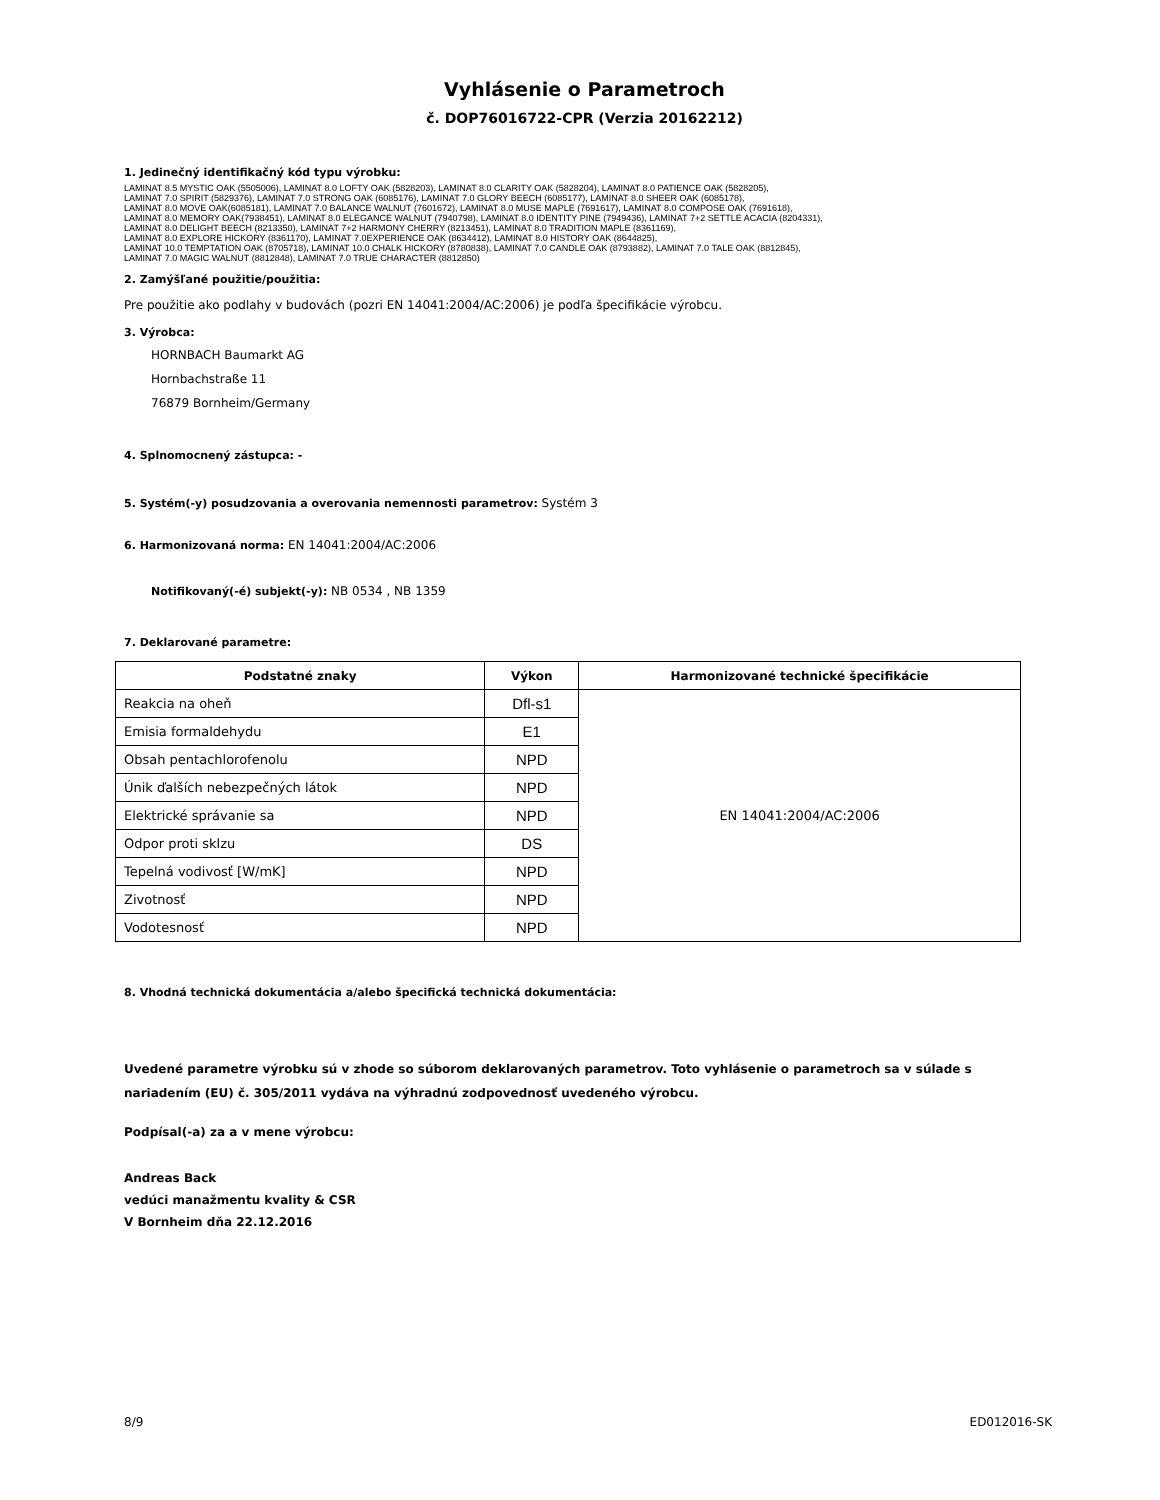Vyhlásenie o Parametroch
č. DOP76016722-CPR (Verzia 20162212)
1. Jedinečný identifikačný kód typu výrobku:
LAMINAT 8.5 MYSTIC OAK (5505006), LAMINAT 8.0 LOFTY OAK (5828203), LAMINAT 8.0 CLARITY OAK (5828204), LAMINAT 8.0 PATIENCE OAK (5828205),
LAMINAT 7.0 SPIRIT (5829376), LAMINAT 7.0 STRONG OAK (6085176), LAMINAT 7.0 GLORY BEECH (6085177), LAMINAT 8.0 SHEER OAK (6085178),
LAMINAT 8.0 MOVE OAK(6085181), LAMINAT 7.0 BALANCE WALNUT (7601672), LAMINAT 8.0 MUSE MAPLE (7691617), LAMINAT 8.0 COMPOSE OAK (7691618),
LAMINAT 8.0 MEMORY OAK(7938451), LAMINAT 8.0 ELEGANCE WALNUT (7940798), LAMINAT 8.0 IDENTITY PINE (7949436), LAMINAT 7+2 SETTLE ACACIA (8204331),
LAMINAT 8.0 DELIGHT BEECH (8213350), LAMINAT 7+2 HARMONY CHERRY (8213451), LAMINAT 8.0 TRADITION MAPLE (8361169),
LAMINAT 8.0 EXPLORE HICKORY (8361170), LAMINAT 7.0EXPERIENCE OAK (8634412), LAMINAT 8.0 HISTORY OAK (8644825),
LAMINAT 10.0 TEMPTATION OAK (8705718), LAMINAT 10.0 CHALK HICKORY (8780838), LAMINAT 7.0 CANDLE OAK (8793882), LAMINAT 7.0 TALE OAK (8812845),
LAMINAT 7.0 MAGIC WALNUT (8812848), LAMINAT 7.0 TRUE CHARACTER (8812850)
2. Zamýšľané použitie/použitia:
Pre použitie ako podlahy v budovách (pozri EN 14041:2004/AC:2006) je podľa špecifikácie výrobcu.
3. Výrobca:
HORNBACH Baumarkt AG
Hornbachstraße 11
76879 Bornheim/Germany
4. Splnomocnený zástupca: -
5. Systém(-y) posudzovania a overovania nemennosti parametrov: Systém 3
6. Harmonizovaná norma: EN 14041:2004/AC:2006
Notifikovaný(-é) subjekt(-y): NB 0534 , NB 1359
7. Deklarované parametre:
| Podstatné znaky | Výkon | Harmonizované technické špecifikácie |
| --- | --- | --- |
| Reakcia na oheň | Dfl-s1 | EN 14041:2004/AC:2006 |
| Emisia formaldehydu | E1 | |
| Obsah pentachlorofenolu | NPD | |
| Únik ďalších nebezpečných látok | NPD | |
| Elektrické správanie sa | NPD | |
| Odpor proti sklzu | DS | |
| Tepelná vodivosť [W/mK] | NPD | |
| Zivotnosť | NPD | |
| Vodotesnosť | NPD | |
8. Vhodná technická dokumentácia a/alebo špecifická technická dokumentácia:
Uvedené parametre výrobku sú v zhode so súborom deklarovaných parametrov. Toto vyhlásenie o parametroch sa v súlade s nariadením (EU) č. 305/2011 vydáva na výhradnú zodpovednosť uvedeného výrobcu.
Podpísal(-a) za a v mene výrobcu:
Andreas Back
vedúci manažmentu kvality & CSR
V Bornheim dňa 22.12.2016
8/9 ED012016-SK